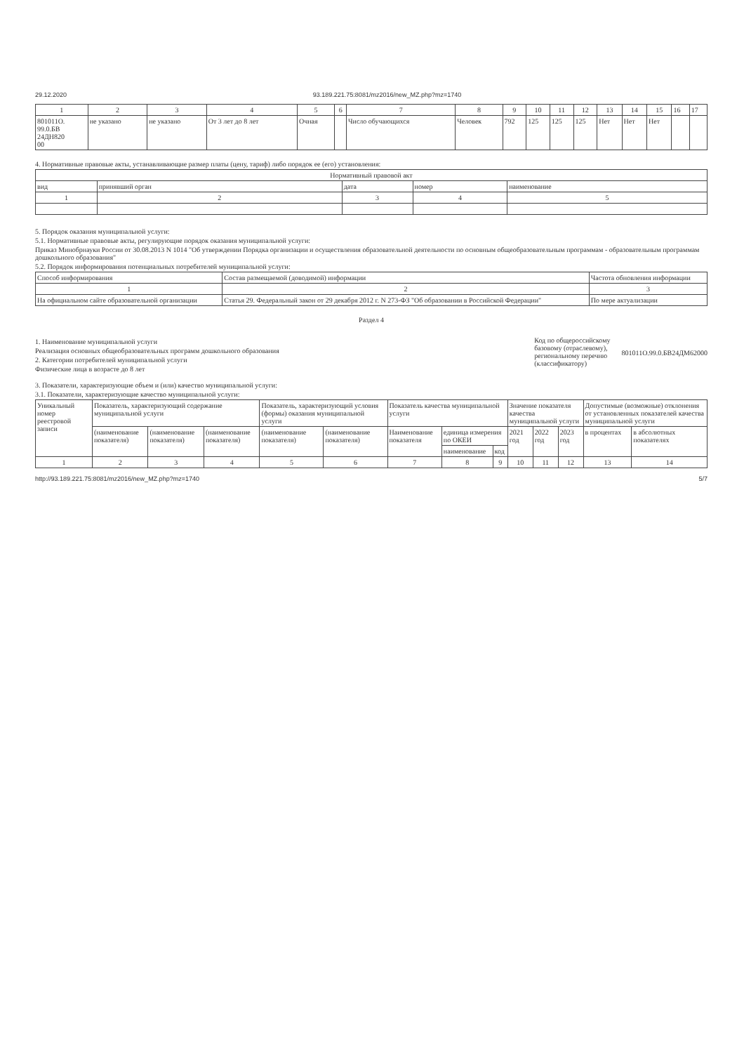29.12.2020 93.189.221.75:8081/mz2016/new_MZ.php?mz=1740
| 1 | 2 | 3 | 4 | 5 | 6 | 7 | 8 | 9 | 10 | 11 | 12 | 13 | 14 | 15 | 16 | 17 |
| 801011О. 99.0.БВ 24ДН820 00 | не указано | не указано | От 3 лет до 8 лет | Очная | | Число обучающихся | Человек | 792 | 125 | 125 | 125 | Нет | Нет | Нет | | |
4. Нормативные правовые акты, устанавливающие размер платы (цену, тариф) либо порядок ее (его) установления:
| Нормативный правовой акт | | | | |
| вид | принявший орган | дата | номер | наименование |
| 1 | 2 | 3 | 4 | 5 |
5. Порядок оказания муниципальной услуги:
5.1. Нормативные правовые акты, регулирующие порядок оказания муниципальной услуги:
Приказ Минобрнауки России от 30.08.2013 N 1014 "Об утверждении Порядка организации и осуществления образовательной деятельности по основным общеобразовательным программам - образовательным программам дошкольного образования"
5.2. Порядок информирования потенциальных потребителей муниципальной услуги:
| Способ информирования | Состав размещаемой (доводимой) информации | Частота обновления информации |
| 1 | 2 | 3 |
| На официальном сайте образовательной организации | Статья 29. Федеральный закон от 29 декабря 2012 г. N 273-ФЗ "Об образовании в Российской Федерации" | По мере актуализации |
Раздел 4
1. Наименование муниципальной услуги
Реализация основных общеобразовательных программ дошкольного образования
2. Категории потребителей муниципальной услуги
Физические лица в возрасте до 8 лет
Код по общероссийскому
базовому (отраслевому),
региональному перечню
(классификатору)
801011О.99.0.БВ24ДМ62000
3. Показатели, характеризующие объем и (или) качество муниципальной услуги:
3.1. Показатели, характеризующие качество муниципальной услуги:
| Уникальный номер реестровой записи | Показатель, характеризующий содержание муниципальной услуги | | | Показатель, характеризующий условия (формы) оказания муниципальной услуги | | Показатель качества муниципальной услуги | | | Значение показателя качества муниципальной услуги | | | Допустимые (возможные) отклонения от установленных показателей качества муниципальной услуги | |
| | (наименование показателя) | (наименование показателя) | (наименование показателя) | (наименование показателя) | (наименование показателя) | Наименование показателя | единица измерения по ОКЕИ | | 2021 год | 2022 год | 2023 год | в процентах | в абсолютных показателях |
| | | | | | | | наименование | код | | | | | |
| 1 | 2 | 3 | 4 | 5 | 6 | 7 | 8 | 9 | 10 | 11 | 12 | 13 | 14 |
http://93.189.221.75:8081/mz2016/new_MZ.php?mz=1740 5/7